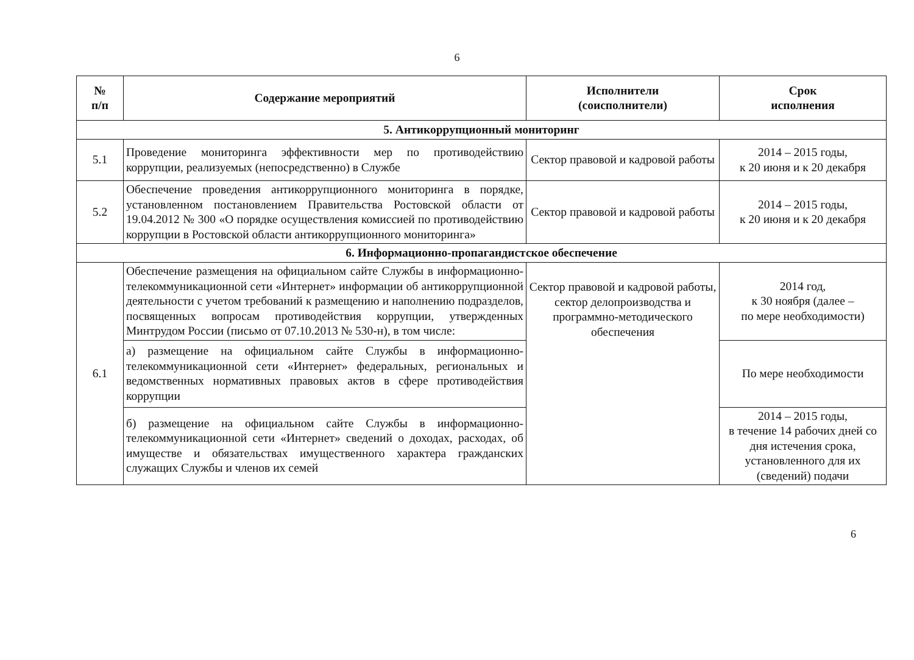6
| № п/п | Содержание мероприятий | Исполнители (соисполнители) | Срок исполнения |
| --- | --- | --- | --- |
| 5. Антикоррупционный мониторинг | | | |
| 5.1 | Проведение мониторинга эффективности мер по противодействию коррупции, реализуемых (непосредственно) в Службе | Сектор правовой и кадровой работы | 2014 – 2015 годы, к 20 июня и к 20 декабря |
| 5.2 | Обеспечение проведения антикоррупционного мониторинга в порядке, установленном постановлением Правительства Ростовской области от 19.04.2012 № 300 «О порядке осуществления комиссией по противодействию коррупции в Ростовской области антикоррупционного мониторинга» | Сектор правовой и кадровой работы | 2014 – 2015 годы, к 20 июня и к 20 декабря |
| 6. Информационно-пропагандистское обеспечение | | | |
| 6.1 | Обеспечение размещения на официальном сайте Службы в информационно-телекоммуникационной сети «Интернет» информации об антикоррупционной деятельности с учетом требований к размещению и наполнению подразделов, посвященных вопросам противодействия коррупции, утвержденных Минтрудом России (письмо от 07.10.2013 № 530-н), в том числе: | Сектор правовой и кадровой работы, сектор делопроизводства и программно-методического обеспечения | 2014 год, к 30 ноября (далее – по мере необходимости) |
| | а) размещение на официальном сайте Службы в информационно-телекоммуникационной сети «Интернет» федеральных, региональных и ведомственных нормативных правовых актов в сфере противодействия коррупции | | По мере необходимости |
| | б) размещение на официальном сайте Службы в информационно-телекоммуникационной сети «Интернет» сведений о доходах, расходах, об имуществе и обязательствах имущественного характера гражданских служащих Службы и членов их семей | | 2014 – 2015 годы, в течение 14 рабочих дней со дня истечения срока, установленного для их (сведений) подачи |
6